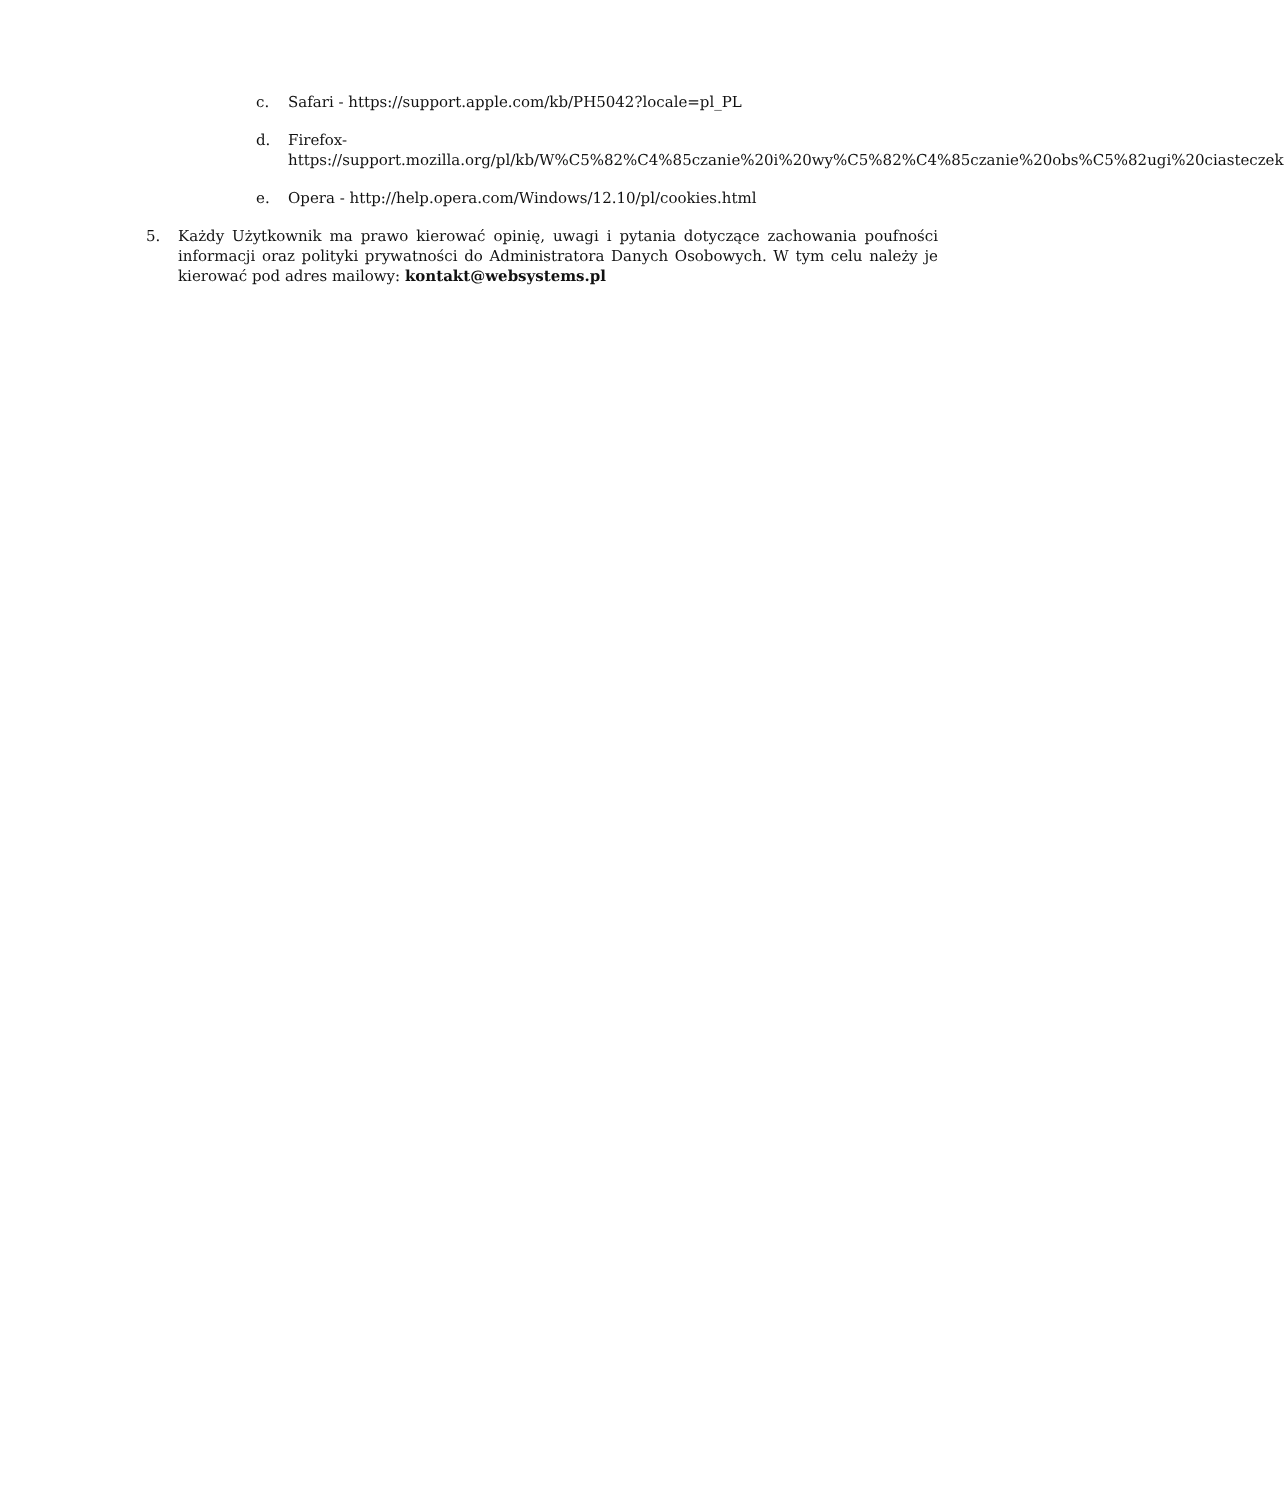c. Safari - https://support.apple.com/kb/PH5042?locale=pl_PL
d. Firefox-
https://support.mozilla.org/pl/kb/W%C5%82%C4%85czanie%20i%20wy%C5%82%C4%85czanie%20obs%C5%82ugi%20ciasteczek
e. Opera - http://help.opera.com/Windows/12.10/pl/cookies.html
5. Każdy Użytkownik ma prawo kierować opinię, uwagi i pytania dotyczące zachowania poufności informacji oraz polityki prywatności do Administratora Danych Osobowych. W tym celu należy je kierować pod adres mailowy: kontakt@websystems.pl